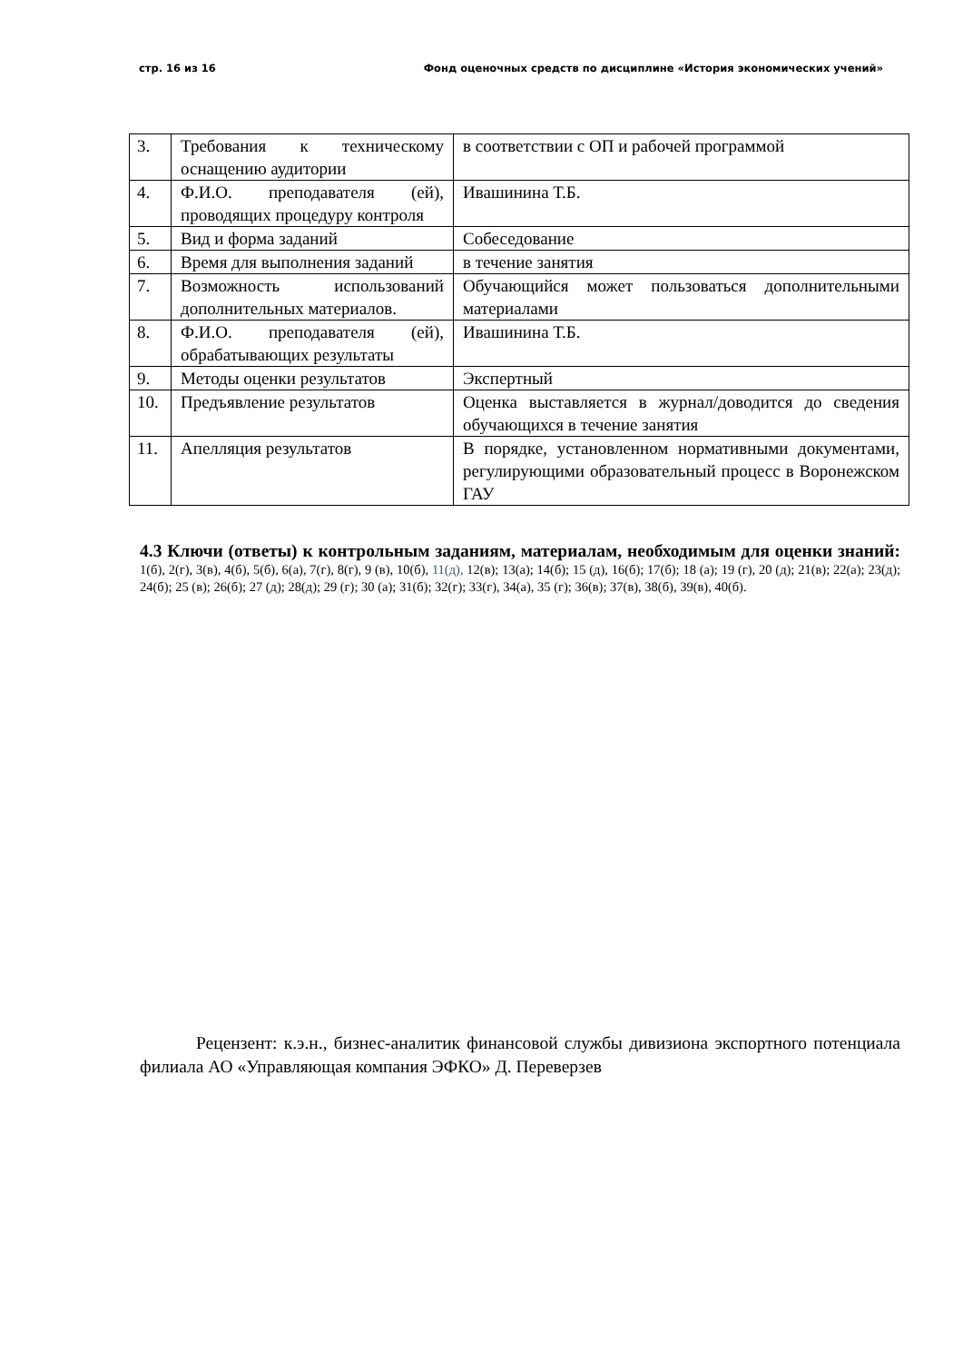стр. 16 из 16 Фонд оценочных средств по дисциплине «История экономических учений»
| 3. | Требования к техническому оснащению аудитории | в соответствии с ОП и рабочей программой |
| 4. | Ф.И.О. преподавателя (ей), проводящих процедуру контроля | Ивашинина Т.Б. |
| 5. | Вид и форма заданий | Собеседование |
| 6. | Время для выполнения заданий | в течение занятия |
| 7. | Возможность использований дополнительных материалов. | Обучающийся может пользоваться дополнительными материалами |
| 8. | Ф.И.О. преподавателя (ей), обрабатывающих результаты | Ивашинина Т.Б. |
| 9. | Методы оценки результатов | Экспертный |
| 10. | Предъявление результатов | Оценка выставляется в журнал/доводится до сведения обучающихся в течение занятия |
| 11. | Апелляция результатов | В порядке, установленном нормативными документами, регулирующими образовательный процесс в Воронежском ГАУ |
4.3 Ключи (ответы) к контрольным заданиям, материалам, необходимым для оценки знаний: 1(б), 2(г), 3(в), 4(б), 5(б), 6(а), 7(г), 8(г), 9 (в), 10(б), 11(д), 12(в); 13(а); 14(б); 15 (д), 16(б); 17(б); 18 (а); 19 (г), 20 (д); 21(в); 22(а); 23(д); 24(б); 25 (в); 26(б); 27 (д); 28(д); 29 (г); 30 (а); 31(б); 32(г); 33(г), 34(а), 35 (г); 36(в); 37(в), 38(б), 39(в), 40(б).
Рецензент: к.э.н., бизнес-аналитик финансовой службы дивизиона экспортного потенциала филиала АО «Управляющая компания ЭФКО» Д. Переверзев